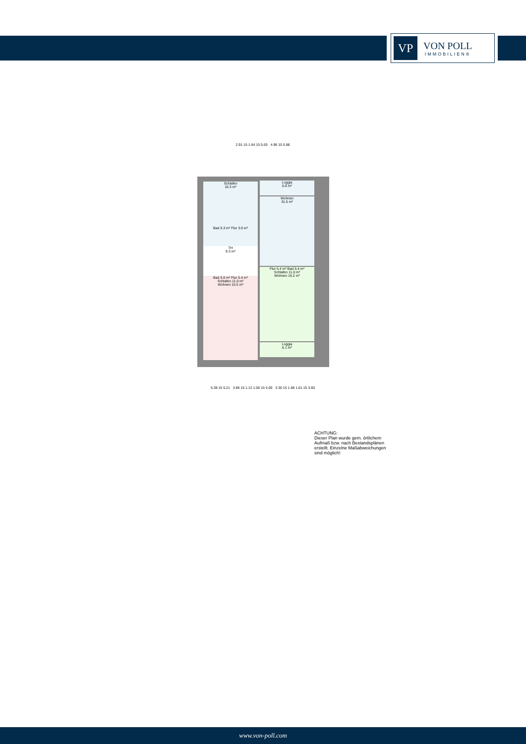VP
VON POLL
IMMOBILIEN®
Schlafen
16.3 m²
Loggia
6.6 m²
Wohnen
31.5 m²
Bad 5.3 m² Flur 3.0 m²
TH
9.3 m²
Bad 5.0 m² Flur 5.4 m²
Schlafen 11.0 m²
Wohnen 15.5 m²
Flur 5.4 m² Bad 5.4 m²
Schlafen 11.0 m²
Wohnen 16.2 m²
Loggia
6.1 m²
2.91 15 1.64 15 5.63 4.96 15 5.88
5.38 15 5.21 3.86 15 1.12 1.06 15 4.00 3.30 15 1.68 1.61 15 3.60
ACHTUNG:
Dieser Plan wurde gem. örtlichem
Aufmaß bzw. nach Bestandsplänen
erstellt. Einzelne Maßabweichungen
sind möglich!
www.von-poll.com